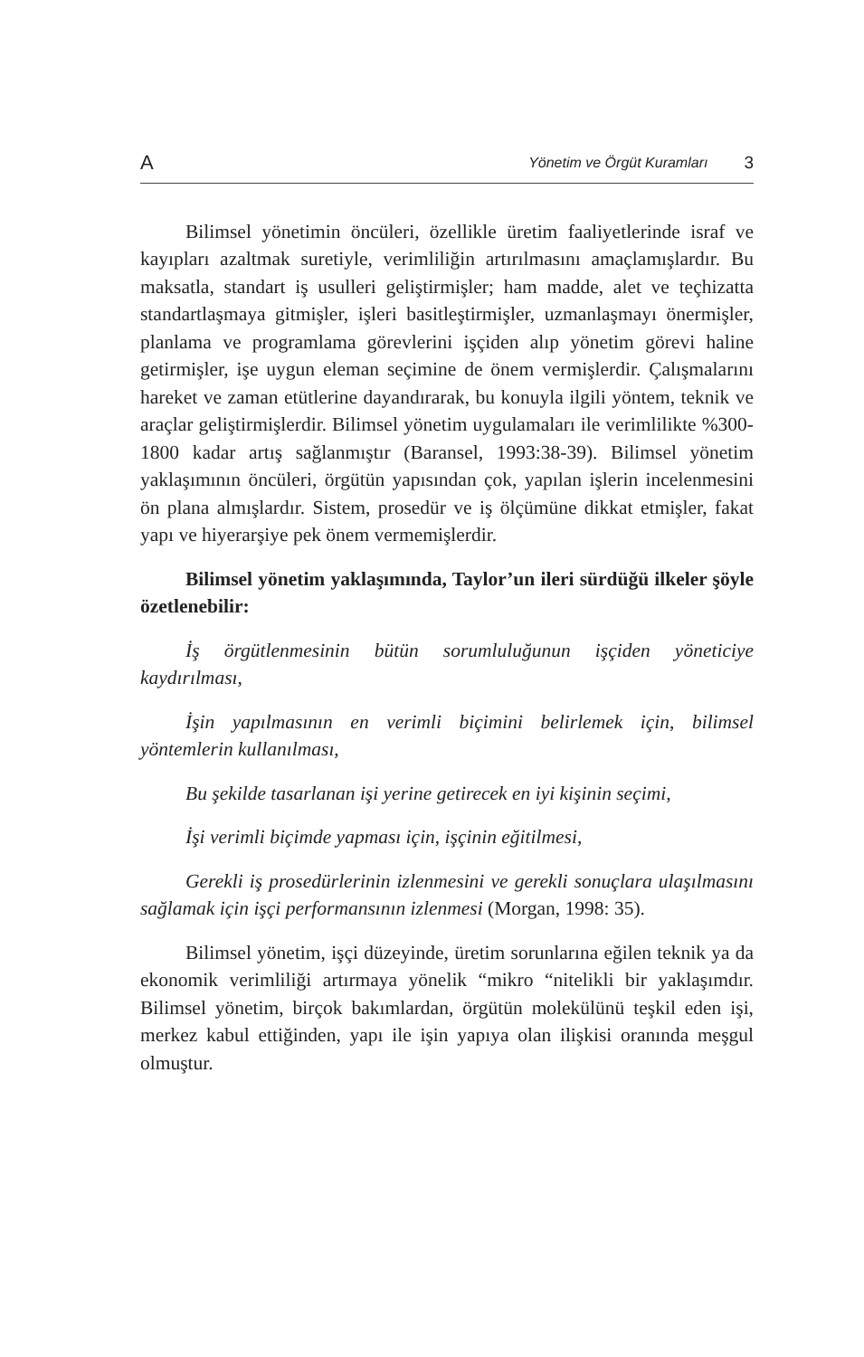A Yönetim ve Örgüt Kuramları 3
Bilimsel yönetimin öncüleri, özellikle üretim faaliyetlerinde israf ve kayıpları azaltmak suretiyle, verimliliğin artırılmasını amaçlamışlardır. Bu maksatla, standart iş usulleri geliştirmişler; ham madde, alet ve teçhizatta standartlaşmaya gitmişler, işleri basitleştirmişler, uzmanlaşmayı önermişler, planlama ve programlama görevlerini işçiden alıp yönetim görevi haline getirmişler, işe uygun eleman seçimine de önem vermişlerdir. Çalışmalarını hareket ve zaman etütlerine dayandırarak, bu konuyla ilgili yöntem, teknik ve araçlar geliştirmişlerdir. Bilimsel yönetim uygulamaları ile verimlilikte %300-1800 kadar artış sağlanmıştır (Baransel, 1993:38-39). Bilimsel yönetim yaklaşımının öncüleri, örgütün yapısından çok, yapılan işlerin incelenmesini ön plana almışlardır. Sistem, prosedür ve iş ölçümüne dikkat etmişler, fakat yapı ve hiyerarşiye pek önem vermemişlerdir.
Bilimsel yönetim yaklaşımında, Taylor’un ileri sürdüğü ilkeler şöyle özetlenebilir:
İş örgütlenmesinin bütün sorumluluğunun işçiden yöneticiye kaydırılması,
İşin yapılmasının en verimli biçimini belirlemek için, bilimsel yöntemlerin kullanılması,
Bu şekilde tasarlanan işi yerine getirecek en iyi kişinin seçimi,
İşi verimli biçimde yapması için, işçinin eğitilmesi,
Gerekli iş prosedürlerinin izlenmesini ve gerekli sonuçlara ulaşılmasını sağlamak için işçi performansının izlenmesi (Morgan, 1998: 35).
Bilimsel yönetim, işçi düzeyinde, üretim sorunlarına eğilen teknik ya da ekonomik verimliliği artırmaya yönelik “mikro “nitelikli bir yaklaşımdır. Bilimsel yönetim, birçok bakımlardan, örgütün molekülünü teşkil eden işi, merkez kabul ettiğinden, yapı ile işin yapıya olan ilişkisi oranında meşgul olmuştur.